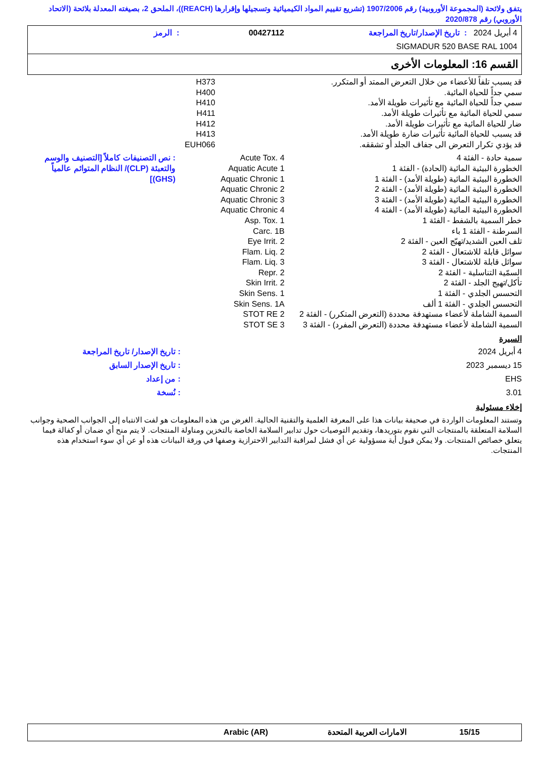يتفق ولائحة (المجموعة الأوروبية) رقم 1907/2006 (تشريع تقييم المواد الكيميائية وتسجيلها وإقرارها (REACH))، الملحق 2، بصيغته المعدلة بلائحة (الاتحاد الأوروبي) رقم 2020/878
| 4 أبريل 2024 : تاريخ الإصدار/تاريخ المراجعة | 00427112 | : الرمز |
| SIGMADUR 520 BASE RAL 1004 | | |
القسم 16: المعلومات الأخرى
| قد يسبب تلفاً للأعضاء من خلال التعرض الممتد أو المتكرر. | H373 |
| سمي جداً للحياة المائية. | H400 |
| سمي جداً للحياة المائية مع تأثيرات طويلة الأمد. | H410 |
| سمي للحياة المائية مع تأثيرات طويلة الأمد. | H411 |
| ضار للحياة المائية مع تأثيرات طويلة الأمد. | H412 |
| قد يسبب للحياة المائية تأثيرات ضارة طويلة الأمد. | H413 |
| قد يؤدي تكرار التعرض الى جفاف الجلد أو تشققه. | EUH066 |
| سمية حادة - الفئة 4 | Acute Tox. 4 | : نص التصنيفات كاملاً [التصنيف والوسم والتعبئة (CLP)/ النظام المتوائم عالمياً (GHS)] |
| الخطورة البيئية المائية (الحادة) - الفئة 1 | Aquatic Acute 1 | |
| الخطورة البيئية المائية (طويلة الأمد) - الفئة 1 | Aquatic Chronic 1 | |
| الخطورة البيئية المائية (طويلة الأمد) - الفئة 2 | Aquatic Chronic 2 | |
| الخطورة البيئية المائية (طويلة الأمد) - الفئة 3 | Aquatic Chronic 3 | |
| الخطورة البيئية المائية (طويلة الأمد) - الفئة 4 | Aquatic Chronic 4 | |
| خطر السمية بالشفط - الفئة 1 | Asp. Tox. 1 | |
| السرطنة - الفئة 1 باء | Carc. 1B | |
| تلف العين الشديد/تهيّج العين - الفئة 2 | Eye Irrit. 2 | |
| سوائل قابلة للاشتعال - الفئة 2 | Flam. Liq. 2 | |
| سوائل قابلة للاشتعال - الفئة 3 | Flam. Liq. 3 | |
| السمّية التناسلية - الفئة 2 | Repr. 2 | |
| تأكل/تهيج الجلد - الفئة 2 | Skin Irrit. 2 | |
| التحسس الجلدي - الفئة 1 | Skin Sens. 1 | |
| التحسس الجلدي - الفئة 1 ألف | Skin Sens. 1A | |
| السمية الشاملة لأعضاء مستهدفة محددة (التعرض المتكرر) - الفئة 2 | STOT RE 2 | |
| السمية الشاملة لأعضاء مستهدفة محددة (التعرض المفرد) - الفئة 3 | STOT SE 3 | |
السيرة
| 4 أبريل 2024 | : تاريخ الإصدار/ تاريخ المراجعة |
| 15 ديسمبر 2023 | : تاريخ الإصدار السابق |
| EHS | : من إعداد |
| 3.01 | : نُسخة |
إخلاء مسئولية
وتستند المعلومات الواردة في صحيفة بيانات هذا على المعرفة العلمية والتقنية الحالية. الغرض من هذه المعلومات هو لفت الانتباه إلى الجوانب الصحية وجوانب السلامة المتعلقة بالمنتجات التي نقوم بتوريدها، وتقديم التوصيات حول تدابير السلامة الخاصة بالتخزين ومناولة المنتجات. لا يتم منح أي ضمان أو كفالة فيما يتعلق خصائص المنتجات. ولا يمكن قبول أية مسؤولية عن أي فشل لمراقبة التدابير الاحترازية وصفها في ورقة البيانات هذه أو عن أي سوء استخدام هذه المنتجات.
| 15/15 | الامارات العربية المتحدة | Arabic (AR) |